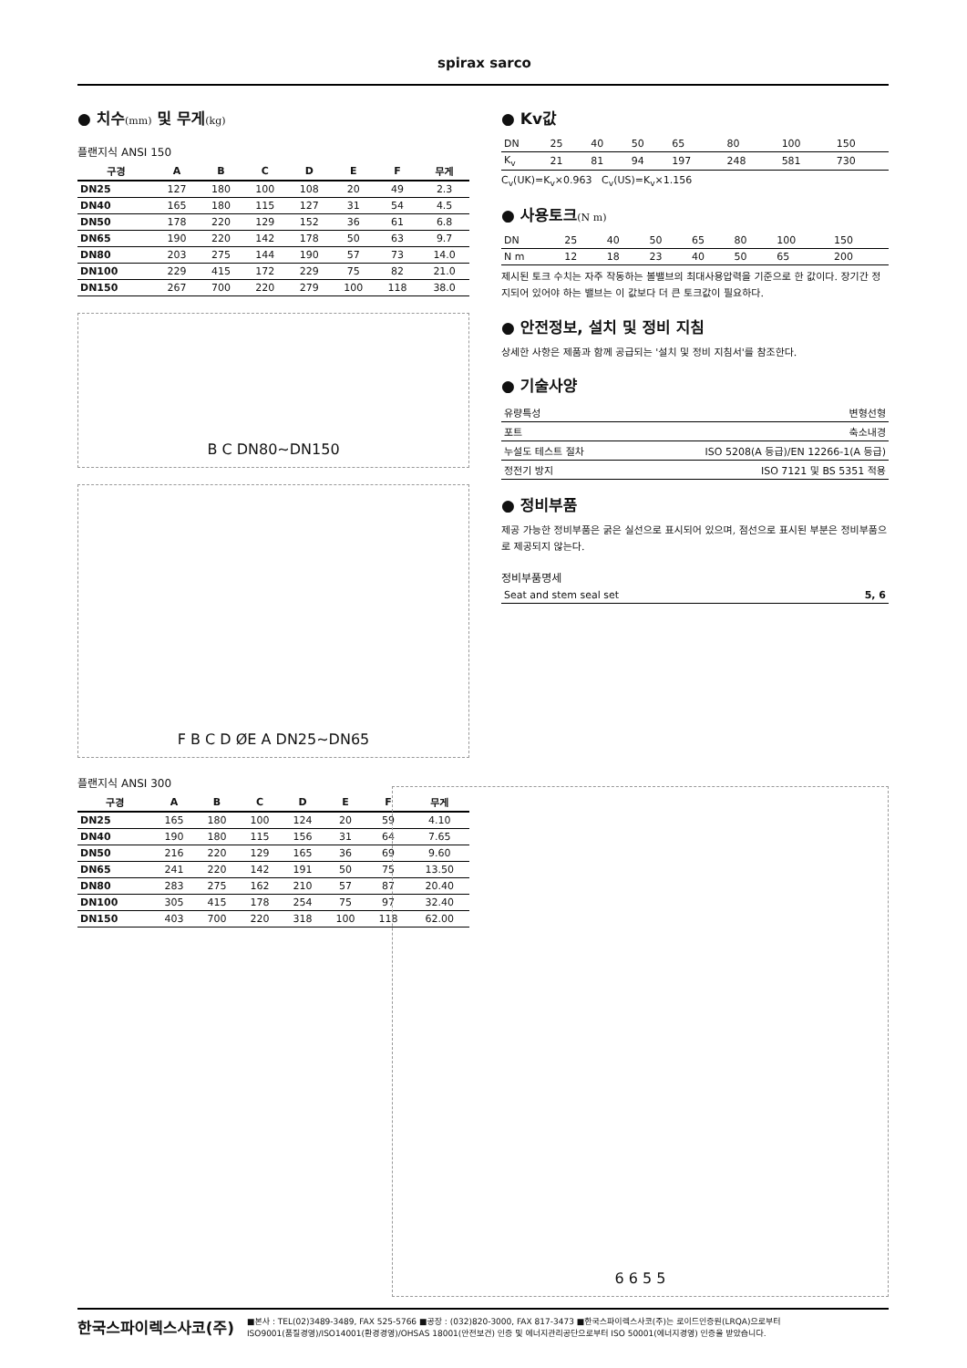spirax sarco
● 치수(mm) 및 무게(kg)
플랜지식 ANSI 150
| 구경 | A | B | C | D | E | F | 무게 |
| --- | --- | --- | --- | --- | --- | --- | --- |
| DN25 | 127 | 180 | 100 | 108 | 20 | 49 | 2.3 |
| DN40 | 165 | 180 | 115 | 127 | 31 | 54 | 4.5 |
| DN50 | 178 | 220 | 129 | 152 | 36 | 61 | 6.8 |
| DN65 | 190 | 220 | 142 | 178 | 50 | 63 | 9.7 |
| DN80 | 203 | 275 | 144 | 190 | 57 | 73 | 14.0 |
| DN100 | 229 | 415 | 172 | 229 | 75 | 82 | 21.0 |
| DN150 | 267 | 700 | 220 | 279 | 100 | 118 | 38.0 |
B C DN80~DN150
F B C D ØE A DN25~DN65
플랜지식 ANSI 300
| 구경 | A | B | C | D | E | F | 무게 |
| --- | --- | --- | --- | --- | --- | --- | --- |
| DN25 | 165 | 180 | 100 | 124 | 20 | 59 | 4.10 |
| DN40 | 190 | 180 | 115 | 156 | 31 | 64 | 7.65 |
| DN50 | 216 | 220 | 129 | 165 | 36 | 69 | 9.60 |
| DN65 | 241 | 220 | 142 | 191 | 50 | 75 | 13.50 |
| DN80 | 283 | 275 | 162 | 210 | 57 | 87 | 20.40 |
| DN100 | 305 | 415 | 178 | 254 | 75 | 97 | 32.40 |
| DN150 | 403 | 700 | 220 | 318 | 100 | 118 | 62.00 |
● Kv값
| DN | 25 | 40 | 50 | 65 | 80 | 100 | 150 |
| K<sub>v</sub> | 21 | 81 | 94 | 197 | 248 | 581 | 730 |
C<sub>v</sub>(UK)=K<sub>v</sub>×0.963 C<sub>v</sub>(US)=K<sub>v</sub>×1.156
● 사용토크(N m)
| DN | 25 | 40 | 50 | 65 | 80 | 100 | 150 |
| N m | 12 | 18 | 23 | 40 | 50 | 65 | 200 |
제시된 토크 수치는 자주 작동하는 볼밸브의 최대사용압력을 기준으로 한 값이다. 장기간 정지되어 있어야 하는 밸브는 이 값보다 더 큰 토크값이 필요하다.
● 안전정보, 설치 및 정비 지침
상세한 사항은 제품과 함께 공급되는 '설치 및 정비 지침서'를 참조한다.
● 기술사양
| 유량특성 | 변형선형 |
| 포트 | 축소내경 |
| 누설도 테스트 절차 | ISO 5208(A 등급)/EN 12266-1(A 등급) |
| 정전기 방지 | ISO 7121 및 BS 5351 적용 |
● 정비부품
제공 가능한 정비부품은 굵은 실선으로 표시되어 있으며, 점선으로 표시된 부분은 정비부품으로 제공되지 않는다.
정비부품명세
| Seat and stem seal set | 5, 6 |
6 6 5 5
한국스파이렉스사코(주) ■본사 : TEL(02)3489-3489, FAX 525-5766 ■공장 : (032)820-3000, FAX 817-3473 ■한국스파이렉스사코(주)는 로이드인증원(LRQA)으로부터
ISO9001(품질경영)/ISO14001(환경경영)/OHSAS 18001(안전보건) 인증 및 에너지관리공단으로부터 ISO 50001(에너지경영) 인증을 받았습니다.